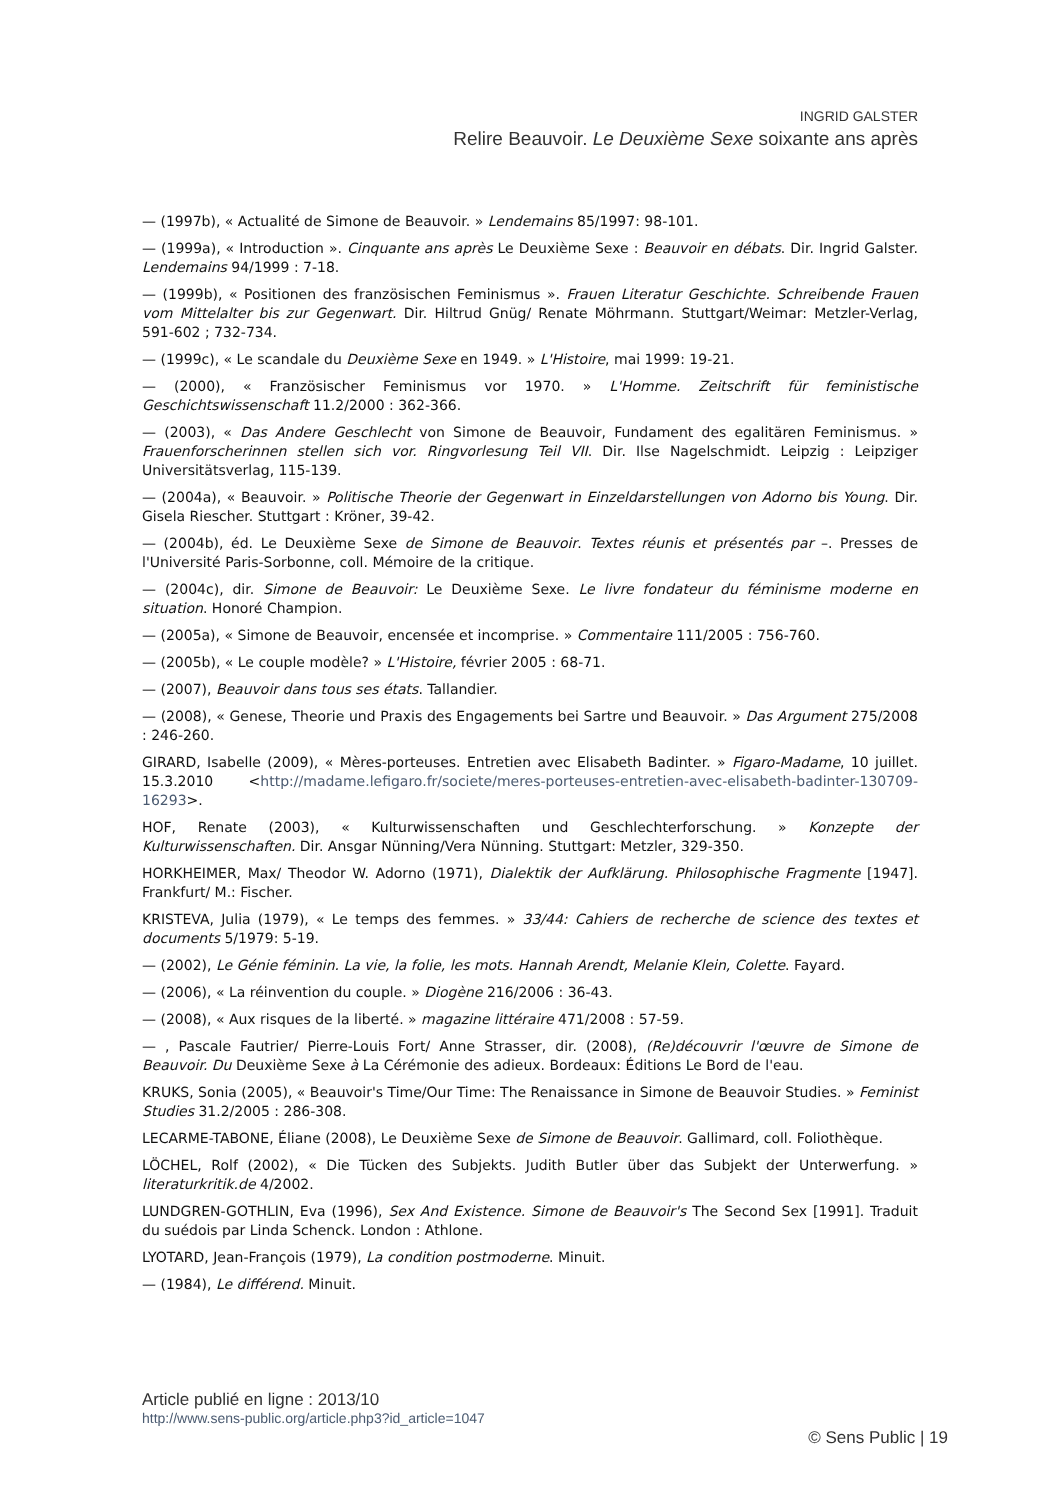INGRID GALSTER
Relire Beauvoir. Le Deuxième Sexe soixante ans après
— (1997b), « Actualité de Simone de Beauvoir. » Lendemains 85/1997: 98-101.
— (1999a), « Introduction ». Cinquante ans après Le Deuxième Sexe : Beauvoir en débats. Dir. Ingrid Galster. Lendemains 94/1999 : 7-18.
— (1999b), « Positionen des französischen Feminismus ». Frauen Literatur Geschichte. Schreibende Frauen vom Mittelalter bis zur Gegenwart. Dir. Hiltrud Gnüg/ Renate Möhrmann. Stuttgart/Weimar: Metzler-Verlag, 591-602 ; 732-734.
— (1999c), « Le scandale du Deuxième Sexe en 1949. » L'Histoire, mai 1999: 19-21.
— (2000), « Französischer Feminismus vor 1970. » L'Homme. Zeitschrift für feministische Geschichtswissenschaft 11.2/2000 : 362-366.
— (2003), « Das Andere Geschlecht von Simone de Beauvoir, Fundament des egalitären Feminismus. » Frauenforscherinnen stellen sich vor. Ringvorlesung Teil VII. Dir. Ilse Nagelschmidt. Leipzig : Leipziger Universitätsverlag, 115-139.
— (2004a), « Beauvoir. » Politische Theorie der Gegenwart in Einzeldarstellungen von Adorno bis Young. Dir. Gisela Riescher. Stuttgart : Kröner, 39-42.
— (2004b), éd. Le Deuxième Sexe de Simone de Beauvoir. Textes réunis et présentés par –. Presses de l'Université Paris-Sorbonne, coll. Mémoire de la critique.
— (2004c), dir. Simone de Beauvoir: Le Deuxième Sexe. Le livre fondateur du féminisme moderne en situation. Honoré Champion.
— (2005a), « Simone de Beauvoir, encensée et incomprise. » Commentaire 111/2005 : 756-760.
— (2005b), « Le couple modèle? » L'Histoire, février 2005 : 68-71.
— (2007), Beauvoir dans tous ses états. Tallandier.
— (2008), « Genese, Theorie und Praxis des Engagements bei Sartre und Beauvoir. » Das Argument 275/2008 : 246-260.
GIRARD, Isabelle (2009), « Mères-porteuses. Entretien avec Elisabeth Badinter. » Figaro-Madame, 10 juillet. 15.3.2010 <http://madame.lefigaro.fr/societe/meres-porteuses-entretien-avec-elisabeth-badinter-130709-16293>.
HOF, Renate (2003), « Kulturwissenschaften und Geschlechterforschung. » Konzepte der Kulturwissenschaften. Dir. Ansgar Nünning/Vera Nünning. Stuttgart: Metzler, 329-350.
HORKHEIMER, Max/ Theodor W. Adorno (1971), Dialektik der Aufklärung. Philosophische Fragmente [1947]. Frankfurt/ M.: Fischer.
KRISTEVA, Julia (1979), « Le temps des femmes. » 33/44: Cahiers de recherche de science des textes et documents 5/1979: 5-19.
— (2002), Le Génie féminin. La vie, la folie, les mots. Hannah Arendt, Melanie Klein, Colette. Fayard.
— (2006), « La réinvention du couple. » Diogène 216/2006 : 36-43.
— (2008), « Aux risques de la liberté. » magazine littéraire 471/2008 : 57-59.
— , Pascale Fautrier/ Pierre-Louis Fort/ Anne Strasser, dir. (2008), (Re)découvrir l'œuvre de Simone de Beauvoir. Du Deuxième Sexe à La Cérémonie des adieux. Bordeaux: Éditions Le Bord de l'eau.
KRUKS, Sonia (2005), « Beauvoir's Time/Our Time: The Renaissance in Simone de Beauvoir Studies. » Feminist Studies 31.2/2005 : 286-308.
LECARME-TABONE, Éliane (2008), Le Deuxième Sexe de Simone de Beauvoir. Gallimard, coll. Foliothèque.
LÖCHEL, Rolf (2002), « Die Tücken des Subjekts. Judith Butler über das Subjekt der Unterwerfung. » literaturkritik.de 4/2002.
LUNDGREN-GOTHLIN, Eva (1996), Sex And Existence. Simone de Beauvoir's The Second Sex [1991]. Traduit du suédois par Linda Schenck. London : Athlone.
LYOTARD, Jean-François (1979), La condition postmoderne. Minuit.
— (1984), Le différend. Minuit.
Article publié en ligne : 2013/10
http://www.sens-public.org/article.php3?id_article=1047
© Sens Public | 19